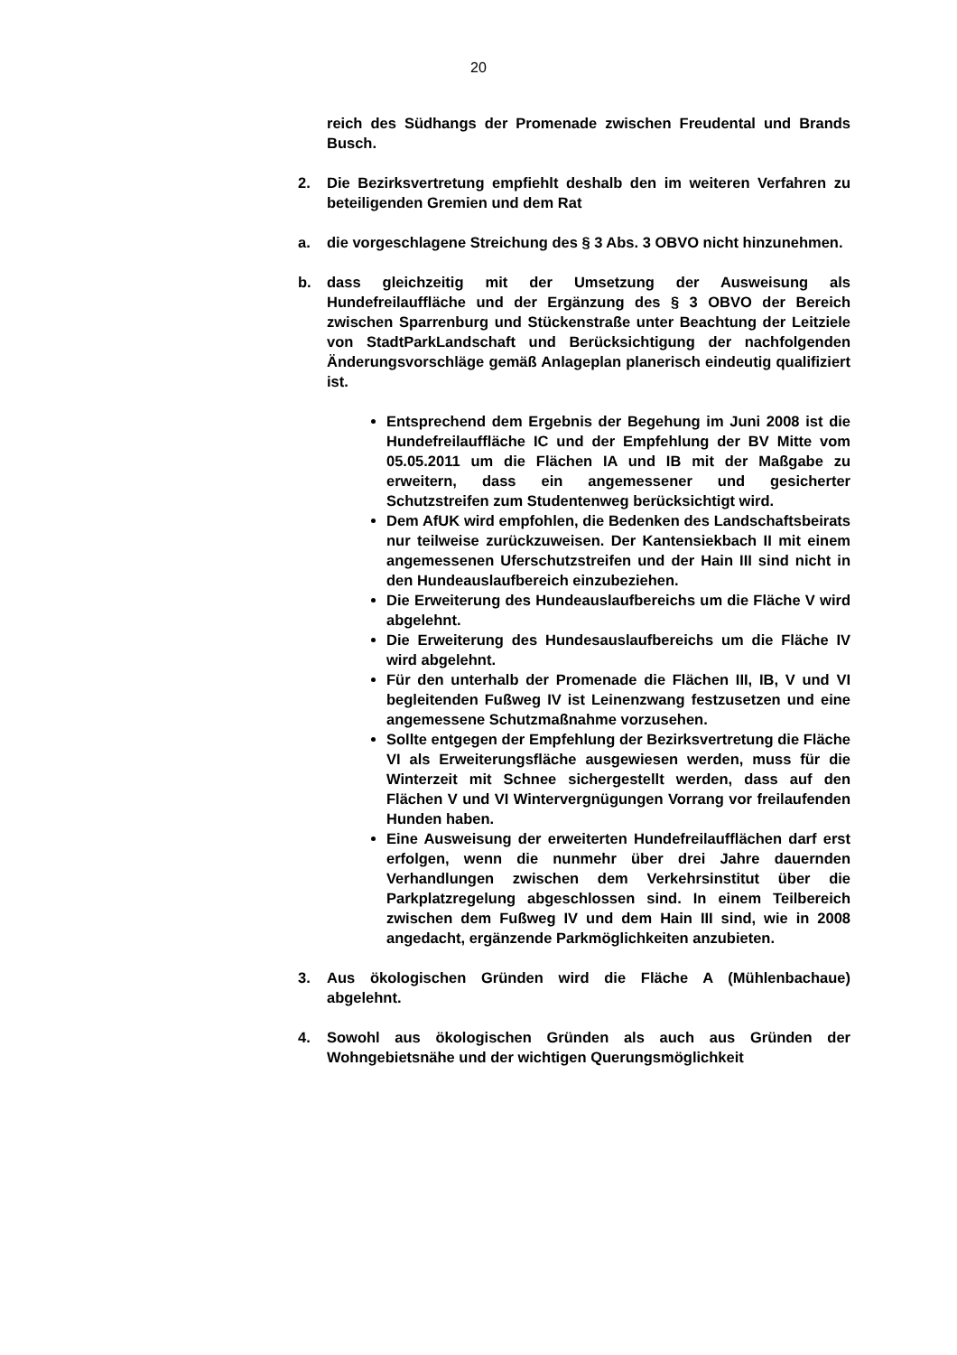20
reich des Südhangs der Promenade zwischen Freudental und Brands Busch.
2. Die Bezirksvertretung empfiehlt deshalb den im weiteren Verfahren zu beteiligenden Gremien und dem Rat
a. die vorgeschlagene Streichung des § 3 Abs. 3 OBVO nicht hinzunehmen.
b. dass gleichzeitig mit der Umsetzung der Ausweisung als Hundefreilauffläche und der Ergänzung des § 3 OBVO der Bereich zwischen Sparrenburg und Stückenstraße unter Beachtung der Leitziele von StadtParkLandschaft und Berücksichtigung der nachfolgenden Änderungsvorschläge gemäß Anlageplan planerisch eindeutig qualifiziert ist.
Entsprechend dem Ergebnis der Begehung im Juni 2008 ist die Hundefreilauffläche IC und der Empfehlung der BV Mitte vom 05.05.2011 um die Flächen IA und IB mit der Maßgabe zu erweitern, dass ein angemessener und gesicherter Schutzstreifen zum Studentenweg berücksichtigt wird.
Dem AfUK wird empfohlen, die Bedenken des Landschaftsbeirats nur teilweise zurückzuweisen. Der Kantensiekbach II mit einem angemessenen Uferschutzstreifen und der Hain III sind nicht in den Hundeauslaufbereich einzubeziehen.
Die Erweiterung des Hundeauslaufbereichs um die Fläche V wird abgelehnt.
Die Erweiterung des Hundesauslaufbereichs um die Fläche IV wird abgelehnt.
Für den unterhalb der Promenade die Flächen III, IB, V und VI begleitenden Fußweg IV ist Leinenzwang festzusetzen und eine angemessene Schutzmaßnahme vorzusehen.
Sollte entgegen der Empfehlung der Bezirksvertretung die Fläche VI als Erweiterungsfläche ausgewiesen werden, muss für die Winterzeit mit Schnee sichergestellt werden, dass auf den Flächen V und VI Wintervergnügungen Vorrang vor freilaufenden Hunden haben.
Eine Ausweisung der erweiterten Hundefreilaufflächen darf erst erfolgen, wenn die nunmehr über drei Jahre dauernden Verhandlungen zwischen dem Verkehrsinstitut über die Parkplatzregelung abgeschlossen sind. In einem Teilbereich zwischen dem Fußweg IV und dem Hain III sind, wie in 2008 angedacht, ergänzende Parkmöglichkeiten anzubieten.
3. Aus ökologischen Gründen wird die Fläche A (Mühlenbachaue) abgelehnt.
4. Sowohl aus ökologischen Gründen als auch aus Gründen der Wohngebietsnähe und der wichtigen Querungsmöglichkeit